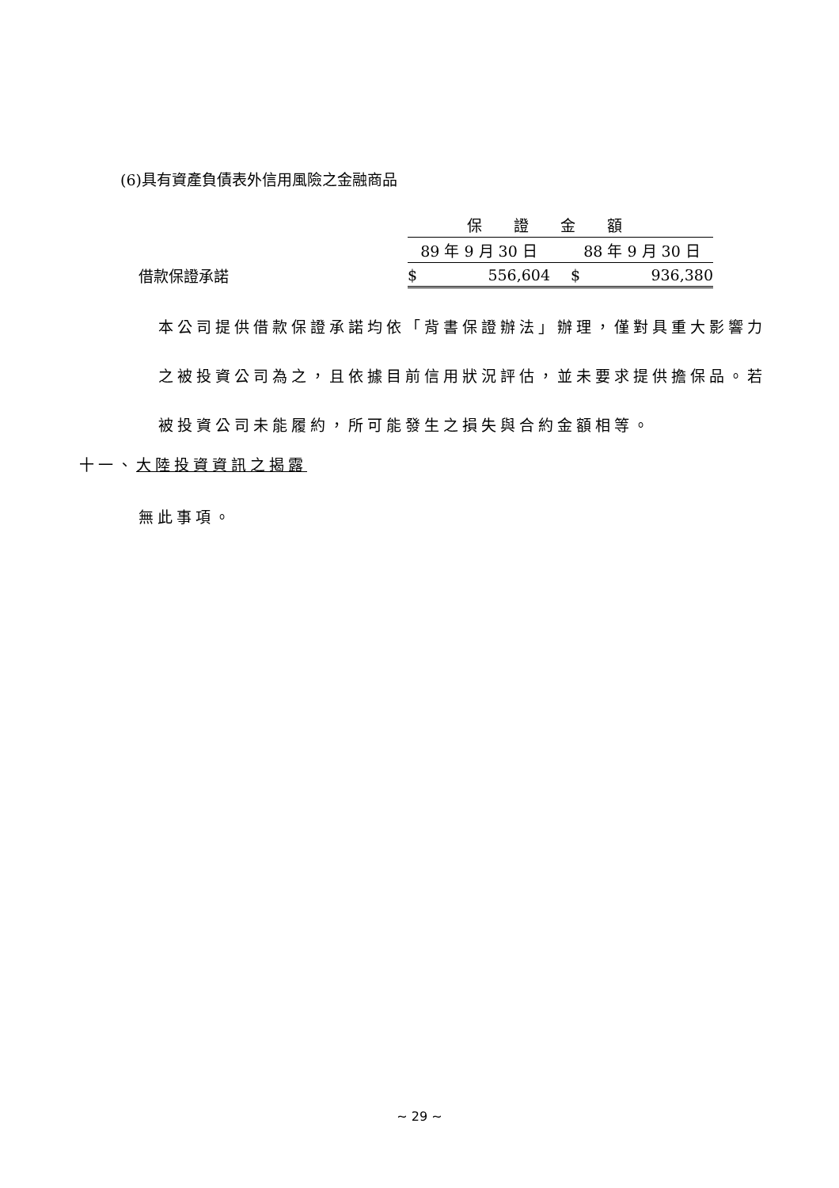(6)具有資產負債表外信用風險之金融商品
| | 保證金額 | | |
| | 89 年 9 月 30 日 | | 88 年 9 月 30 日 |
| 借款保證承諾 | $ | 556,604 | $ 936,380 |
本公司提供借款保證承諾均依「背書保證辦法」辦理，僅對具重大影響力之被投資公司為之，且依據目前信用狀況評估，並未要求提供擔保品。若被投資公司未能履約，所可能發生之損失與合約金額相等。
十一、大陸投資資訊之揭露
無此事項。
~ 29 ~